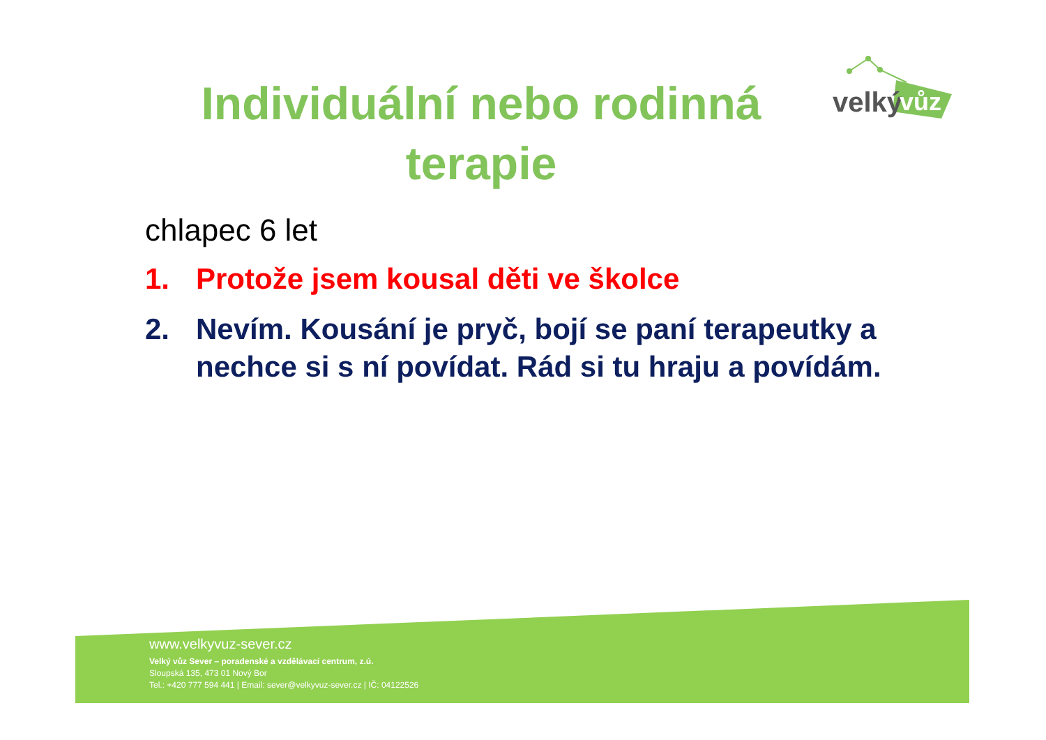Individuální nebo rodinná terapie
velký
vůz
chlapec 6 let
1. Protože jsem kousal děti ve školce
2. Nevím. Kousání je pryč, bojí se paní terapeutky a nechce si s ní povídat. Rád si tu hraju a povídám.
www.velkyvuz-sever.cz
Velký vůz Sever – poradenské a vzdělávací centrum, z.ú.
Sloupská 135, 473 01 Nový Bor
Tel.: +420 777 594 441 | Email: sever@velkyvuz-sever.cz | IČ: 04122526